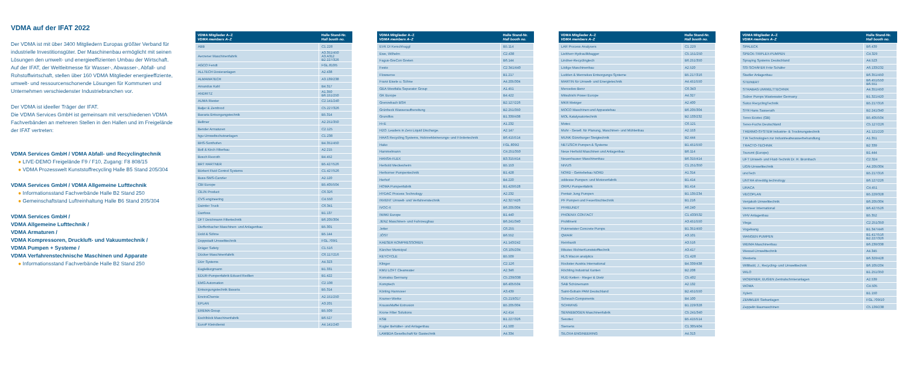VDMA auf der IFAT 2022
Der VDMA ist mit über 3400 Mitgliedern Europas größter Verband für industrielle Investitionsgüter. Der Maschinenbau ermöglicht mit seinen Lösungen den umwelt- und energieeffizienten Umbau der Wirtschaft. Auf der IFAT, der Weltleitmesse für Wasser-, Abwasser-, Abfall- und Rohstoffwirtschaft, stellen über 160 VDMA Mitglieder energieeffiziente, umwelt- und ressourcenschonende Lösungen für Kommunen und Unternehmen verschiedenster Industriebranchen vor.
Der VDMA ist ideeller Träger der IFAT.
Die VDMA Services GmbH ist gemeinsam mit verschiedenen VDMA Fachverbänden an mehreren Stellen in den Hallen und im Freigelände der IFAT vertreten:
VDMA Services GmbH / VDMA Abfall- und Recyclingtechnik
● LIVE-DEMO Freigelände F9 / F10, Zugang: F8 808/15
● VDMA Prozesswelt Kunststoffrecycling Halle B5 Stand 205/304
VDMA Services GmbH / VDMA Allgemeine Lufttechnik
● Informationsstand Fachverbände Halle B2 Stand 250
● Gemeinschaftstand Luftreinhaltung Halle B6 Stand 205/304
VDMA Services GmbH /
VDMA Allgemeine Lufttechnik /
VDMA Armaturen /
VDMA Kompressoren, Druckluft- und Vakuumtechnik /
VDMA Pumpen + Systeme /
VDMA Verfahrenstechnische Maschinen und Apparate
● Informationsstand Fachverbände Halle B2 Stand 250
| VDMA Mitglieder A–Z VDMA members A–Z | Halle Stand-Nr. Hall booth no. |
| --- | --- |
| ABB | C1.228 |
| Aerzener Maschinenfabrik | A3.351/450 A3.A312 B2.227/326 |
| AGCO Fendt | FGL.810/5 |
| ALLTECH Dosieranlagen | A2.438 |
| ALMAWATECH | A3.139/238 |
| Amandus Kahl | B4.317 |
| ANDRITZ | A1.350 B6.151/250 |
| AUMA Riester | C2.141/240 |
| Baljer & Zembrod | C5.227/326 |
| Bavaria Entsorgungstechnik | B5.314 |
| Bellmer | A2.251/350 |
| Bender Armaturen | C2.125 |
| bgu-Umweltschutzanlagen | C1.238 |
| BHS-Sonthofen | B4.351/450 |
| Boll & Kirch Filterbau | A2.215 |
| Bosch Rexroth | B4.452 |
| BRT HARTNER | B5.427/526 |
| Bürkert Fluid Control Systems | C1.427/526 |
| Buss-SMS-Canzler | A2.120 |
| CBI Europe | B5.405/504 |
| CEJN Product | C6.326 |
| CVS engineering | C4.550 |
| Daimler Truck | C6.341 |
| Danfoss | B1.137 |
| DFT Deichmann Filtertechnik | B6.205/304 |
| Dieffenbacher Maschinen- und Anlagenbau | B5.301 |
| Dold & Söhne | B5.144 |
| Doppstadt Umwelttechnik | FGL.709/1 |
| Dräger Safety | C1.516 |
| Dücker Maschinenfabrik | C6.117/216 |
| Dürr Systems | A4.323 |
| EagleBurgmann | B1.331 |
| EDUR-Pumpenfabrik Eduard Redlien | B1.422 |
| EMG Automation | C2.108 |
| Entsorgungstechnik Bavaria | B5.314 |
| EnviroChemie | A2.151/250 |
| EPLAN | A3.201 |
| EREMA Group | B5.509 |
| Eschlböck Maschinenfabrik | B6.527 |
| EuroP Kleindienst | A4.141/240 |
| VDMA Mitglieder A–Z VDMA members A–Z | Halle Stand-Nr. Hall booth no. |
| --- | --- |
| EVK DI Kerschhaggl | B5.114 |
| Ewe, Wilhelm | C2.438 |
| Fagus-GreCon Greten | B6.144 |
| Festo | C2.341/440 |
| Flowserve | B1.217 |
| Franz Eisele u. Söhne | A4.205/304 |
| GEA Westfalia Separator Group | A1.451 |
| GK Europe | B4.422 |
| Grenzebach BSH | B2.127/226 |
| Grünbeck Wasseraufbereitung | B2.251/350 |
| Grundfos | B1.339/438 |
| H+E | A1.232 |
| H2O. Leaders in Zero Liquid Discharge. | A2.147 |
| HAAS Recycling Systems, Holzzerkleinerungs- und Fördertechnik | B6.415/514 |
| Hako | FGL.809/2 |
| Hammelmann | C4.251/350 |
| HANSA-FLEX | B3.315/414 |
| Herbold Meckesheim | B5.153 |
| Herborner Pumpentechnik | B1.428 |
| Herhof | B4.220 |
| HOMA Pumpenfabrik | B1.429/528 |
| HYDAC Process Technology | A2.232 |
| INVENT Umwelt- und Verfahrenstechnik | A2.327/426 |
| IVOC-X | B6.205/304 |
| IWAKI Europe | B1.440 |
| JENZ Maschinen- und Fahrzeugbau | B6.241/340 |
| Jetter | C6.255 |
| JÖST | B6.552 |
| KAESER KOMPRESSOREN | A1.143/242 |
| Kärcher Municipal | C6.105/204 |
| KEYCYCLE | B5.509 |
| Klinger | C2.126 |
| KMU LOFT Cleanwater | A2.346 |
| Komatsu Germany | C5.239/338 |
| Komptech | B6.405/504 |
| Körting Hannover | A3.439 |
| Kramer-Werke | C5.219/317 |
| KraussMaffei Extrusion | B5.205/304 |
| Krone Filter Solutions | A2.414 |
| KSB | B1.227/326 |
| Kugler Behälter- und Anlagenbau | A1.500 |
| LAMBDA Gesellschaft für Gastechnik | A4.334 |
| VDMA Mitglieder A–Z VDMA members A–Z | Halle Stand-Nr. Hall booth no. |
| --- | --- |
| LAR Process Analysers | C1.229 |
| Liebherr-Hydraulikbagger | C5.151/250 |
| Lindner-Recyclingtech | B6.251/350 |
| Lödige Maschinenbau | A2.520 |
| Ludden & Mennekes Entsorgungs-Systeme | B5.217/316 |
| MARTIN für Umwelt- und Energietechnik | A4.451/550 |
| Mercedes-Benz | C6.343 |
| Mitsubishi Power Europe | A4.327 |
| MKR Metzger | A2.400 |
| MOCO Maschinen-und Apparatebau | B6.205/304 |
| MOL Katalysatortechnik | B2.133/232 |
| Motec | C6.121 |
| Muhr - Gesell. für Planung, Maschinen- und Mühlenbau | A2.153 |
| MUNK Günzburger Steigtechnik | B2.444 |
| NETZSCH Pumpen & Systeme | B1.451/550 |
| Neue Herbold Maschinen und Anlagenbau | B6.114 |
| Neuenhauser Maschinenbau | B6.315/414 |
| NIVUS | C1.251/350 |
| NORD - Getriebebau NORD | A1.314 |
| oddesse Pumpen- und Motorenfabrik | B1.414 |
| ORPU Pumpenfabrik | B1.414 |
| Pentair Jung Pumpen | B1.135/234 |
| PF Pumpen und Feuerlöschtechnik | B1.216 |
| PFREUNDT | A6.240 |
| PHOENIX CONTACT | C1.433/532 |
| ProMinent | A3.451/550 |
| Putzmeister Concrete Pumps | B1.351/450 |
| QWAIR | A3.101 |
| Reinhardt | A3.516 |
| Rikutec RichterKunststofftechnik | A3.417 |
| RLS Wacon analytics | C1.428 |
| Rockster Austria International | B4.339/438 |
| Röchling Industrial Xanten | B2.208 |
| RUD Ketten - Rieger & Dietz | C5.402 |
| SAB Schünemann | A2.132 |
| Saint-Gobain PAM Deutschland | B2.451/550 |
| Scheuch Components | B4.100 |
| SCHWING | B1.229/328 |
| SENNEBOGEN Maschinenfabrik | C5.241/340 |
| Sesotec | B5.415/514 |
| Siemens | C1.305/404 |
| SILOXA ENGINEERING | A4.313 |
| VDMA Mitglieder A–Z VDMA members A–Z | Halle Stand-Nr. Hall booth no. |
| --- | --- |
| SPALECK | B6.439 |
| SPECK-TRIPLEX-PUMPEN | C4.329 |
| Spraying Systems Deutschland | A4.523 |
| SSI SCHÄFER Fritz Schäfer | A6.133/232 |
| Stadler Anlagenbau | B6.351/450 |
| STEINERT | B6.451/550 B6.551 |
| STRABAG UMWELTTECHNIK | A4.351/450 |
| Sulzer Pumps Wastewater Germany | B1.321/420 |
| Sutco RecyclingTechnik | B5.217/316 |
| SYR Hans Sasserath | B2.241/340 |
| Terex Ecotec (GB) | B5.405/504 |
| Terex-Fuchs Deutschland | C5.127/226 |
| THERMO-SYSTEM Industrie- & Trocknungstechnik | A1.121/220 |
| TIA Technologien zur Industrieabwasserbehandlung | A1.351 |
| TRACTO-TECHNIK | B2 339 |
| Tsurumi (Europe) | B1.444 |
| UFT Umwelt- und Fluid-Technik Dr. H. Brombach | C2.324 |
| UGN-Umwelttechnik | A4.205/304 |
| unoTech | B5.217/316 |
| UNTHA shreddig technology | B6.127/226 |
| URACA | C4.451 |
| VECOPLAN | B5.229/328 |
| Venjakob Umwelttechnik | B6.205/304 |
| Vermeer International | B6.427/526 |
| VHV Anlagenbau | B5.352 |
| Viega | C2.251/350 |
| Vogelsang | B1.347/446 |
| WANGEN PUMPEN | B1.417/516 B2.227/326 |
| WEIMA Maschinenbau | B6.239/338 |
| Wessel-Umwelttechnik | A4.345 |
| Westeria | B6.329/428 |
| Willibald, J., Recycling- und Umwelttechnik | B6.105/204 |
| WILO | B1.251/350 |
| WOERNER, EUGEN Zentralschmieranlagen | A2.539 |
| WOMA | C4.505 |
| Xylem | B1.150 |
| ZEMMLER Siebanlagen | FGL.709/10 |
| Zeppelin Baumaschinen | C5.139/238 |